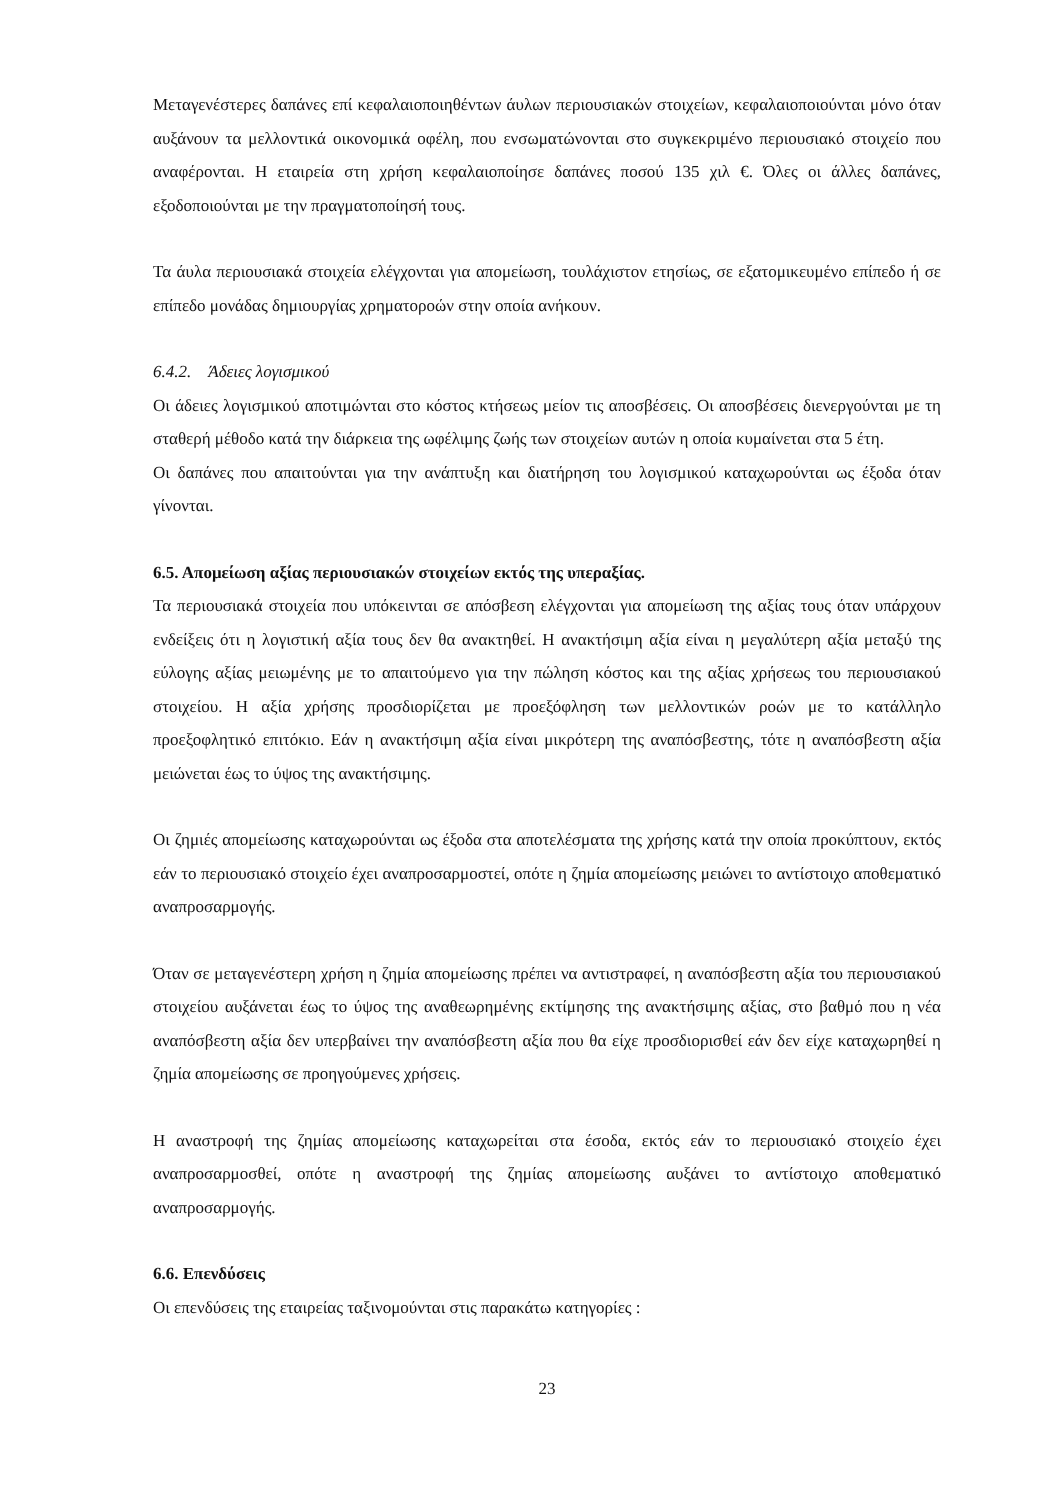Μεταγενέστερες δαπάνες επί κεφαλαιοποιηθέντων άυλων περιουσιακών στοιχείων, κεφαλαιοποιούνται μόνο όταν αυξάνουν τα μελλοντικά οικονομικά οφέλη, που ενσωματώνονται στο συγκεκριμένο περιουσιακό στοιχείο που αναφέρονται. Η εταιρεία στη χρήση κεφαλαιοποίησε δαπάνες ποσού 135 χιλ €. Όλες οι άλλες δαπάνες, εξοδοποιούνται με την πραγματοποίησή τους.
Τα άυλα περιουσιακά στοιχεία ελέγχονται για απομείωση, τουλάχιστον ετησίως, σε εξατομικευμένο επίπεδο ή σε επίπεδο μονάδας δημιουργίας χρηματοροών στην οποία ανήκουν.
6.4.2. Άδειες λογισμικού
Οι άδειες λογισμικού αποτιμώνται στο κόστος κτήσεως μείον τις αποσβέσεις. Οι αποσβέσεις διενεργούνται με τη σταθερή μέθοδο κατά την διάρκεια της ωφέλιμης ζωής των στοιχείων αυτών η οποία κυμαίνεται στα 5 έτη.
Οι δαπάνες που απαιτούνται για την ανάπτυξη και διατήρηση του λογισμικού καταχωρούνται ως έξοδα όταν γίνονται.
6.5. Απομείωση αξίας περιουσιακών στοιχείων εκτός της υπεραξίας.
Τα περιουσιακά στοιχεία που υπόκεινται σε απόσβεση ελέγχονται για απομείωση της αξίας τους όταν υπάρχουν ενδείξεις ότι η λογιστική αξία τους δεν θα ανακτηθεί. Η ανακτήσιμη αξία είναι η μεγαλύτερη αξία μεταξύ της εύλογης αξίας μειωμένης με το απαιτούμενο για την πώληση κόστος και της αξίας χρήσεως του περιουσιακού στοιχείου. Η αξία χρήσης προσδιορίζεται με προεξόφληση των μελλοντικών ροών με το κατάλληλο προεξοφλητικό επιτόκιο. Εάν η ανακτήσιμη αξία είναι μικρότερη της αναπόσβεστης, τότε η αναπόσβεστη αξία μειώνεται έως το ύψος της ανακτήσιμης.
Οι ζημιές απομείωσης καταχωρούνται ως έξοδα στα αποτελέσματα της χρήσης κατά την οποία προκύπτουν, εκτός εάν το περιουσιακό στοιχείο έχει αναπροσαρμοστεί, οπότε η ζημία απομείωσης μειώνει το αντίστοιχο αποθεματικό αναπροσαρμογής.
Όταν σε μεταγενέστερη χρήση η ζημία απομείωσης πρέπει να αντιστραφεί, η αναπόσβεστη αξία του περιουσιακού στοιχείου αυξάνεται έως το ύψος της αναθεωρημένης εκτίμησης της ανακτήσιμης αξίας, στο βαθμό που η νέα αναπόσβεστη αξία δεν υπερβαίνει την αναπόσβεστη αξία που θα είχε προσδιορισθεί εάν δεν είχε καταχωρηθεί η ζημία απομείωσης σε προηγούμενες χρήσεις.
Η αναστροφή της ζημίας απομείωσης καταχωρείται στα έσοδα, εκτός εάν το περιουσιακό στοιχείο έχει αναπροσαρμοσθεί, οπότε η αναστροφή της ζημίας απομείωσης αυξάνει το αντίστοιχο αποθεματικό αναπροσαρμογής.
6.6. Επενδύσεις
Οι επενδύσεις της εταιρείας ταξινομούνται στις παρακάτω κατηγορίες :
23